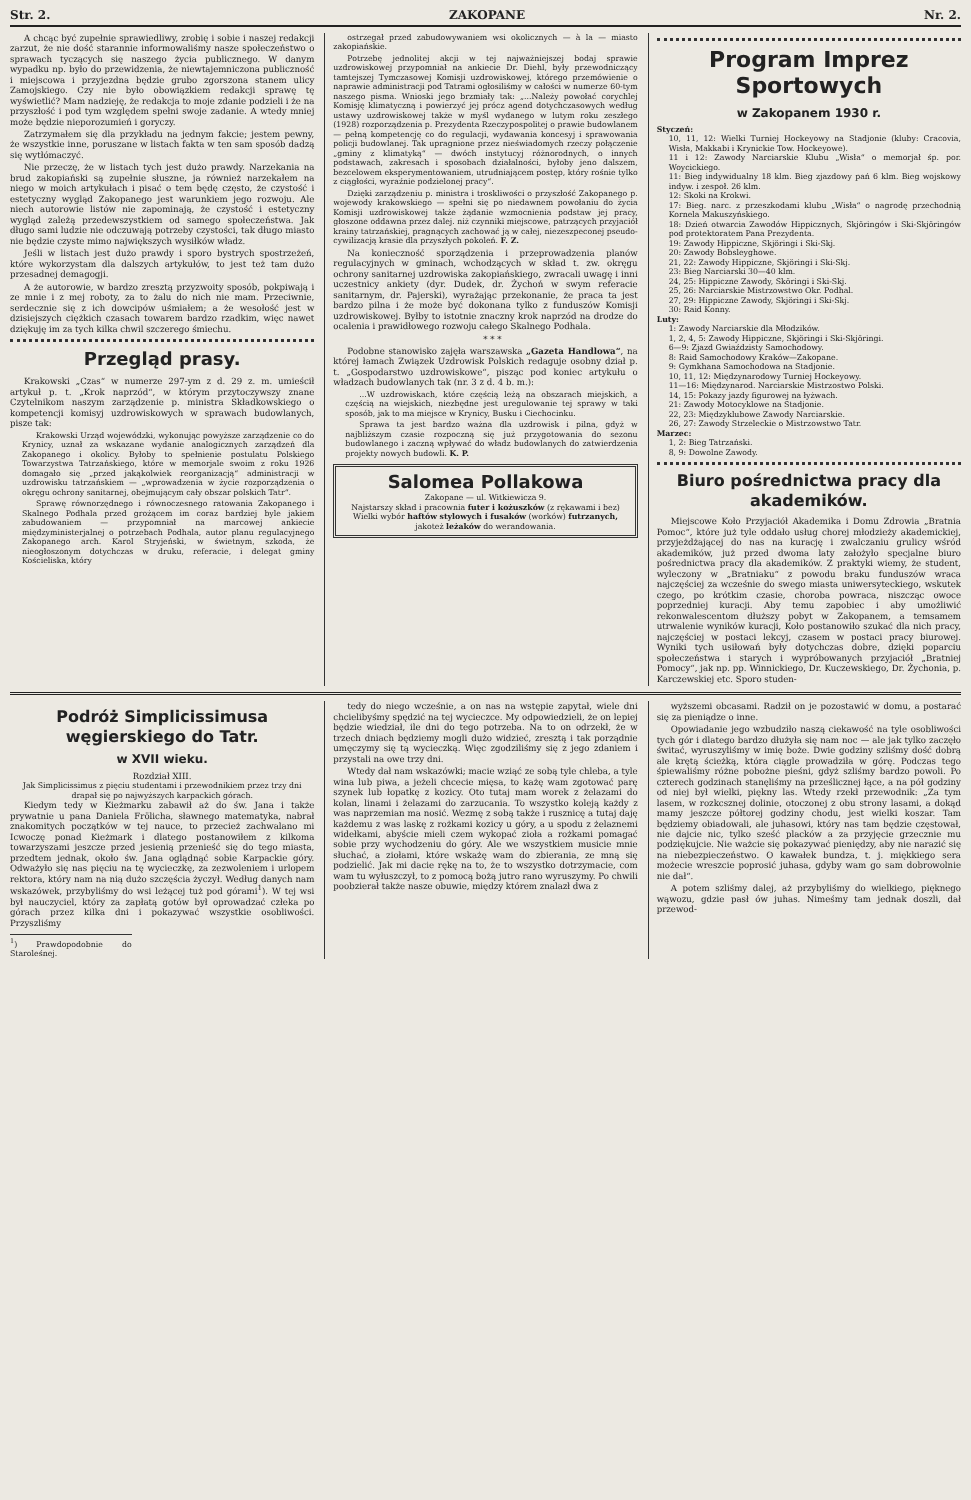Str. 2. ZAKOPANE Nr. 2.
A chcąc być zupełnie sprawiedliwy, zrobię i sobie i naszej redakcji zarzut, że nie dość starannie informowaliśmy nasze społeczeństwo o sprawach tyczących się naszego życia publicznego. W danym wypadku np. było do przewidzenia, że niewtajemniczona publiczność i miejscowa i przyjezdna będzie grubo zgorszona stanem ulicy Zamojskiego. Czy nie było obowiązkiem redakcji sprawę tę wyświetlić? Mam nadzieję, że redakcja to moje zdanie podzieli i że na przyszłość i pod tym względem spełni swoje zadanie. A wtedy mniej może będzie nieporozumień i goryczy.
Zatrzymałem się dla przykładu na jednym fakcie; jestem pewny, że wszystkie inne, poruszane w listach fakta w ten sam sposób dadzą się wytłómaczyć.
Nie przeczę, że w listach tych jest dużo prawdy. Narzekania na brud zakopiański są zupełnie słuszne, ja również narzekałem na niego w moich artykułach i pisać o tem będę często, że czystość i estetyczny wygląd Zakopanego jest warunkiem jego rozwoju. Ale niech autorowie listów nie zapominają, że czystość i estetyczny wygląd zależą przedewszystkiem od samego społeczeństwa. Jak długo sami ludzie nie odczuwają potrzeby czystości, tak długo miasto nie będzie czyste mimo największych wysiłków władz.
Jeśli w listach jest dużo prawdy i sporo bystrych spostrzeżeń, które wykorzystam dla dalszych artykułów, to jest też tam dużo przesadnej demagogji.
A że autorowie, w bardzo zresztą przyzwoity sposób, pokpiwają i ze mnie i z mej roboty, za to żalu do nich nie mam. Przeciwnie, serdecznie się z ich dowcipów uśmiałem; a że wesołość jest w dzisiejszych ciężkich czasach towarem bardzo rzadkim, więc nawet dziękuję im za tych kilka chwil szczerego śmiechu.
Przegląd prasy.
Krakowski „Czas“ w numerze 297-ym z d. 29 z. m. umieścił artykuł p. t. „Krok naprzód“, w którym przytoczywszy znane Czytelnikom naszym zarządzenie p. ministra Składkowskiego o kompetencji komisyj uzdrowiskowych w sprawach budowlanych, pisze tak:
Krakowski Urząd wojewódzki, wykonując powyższe zarządzenie co do Krynicy, uznał za wskazane wydanie analogicznych zarządzeń dla Zakopanego i okolicy. Byłoby to spełnienie postulatu Polskiego Towarzystwa Tatrzańskiego, które w memorjale swoim z roku 1926 domagało się „przed jakąkolwiek reorganizacją“ administracji w uzdrowisku tatrzańskiem — „wprowadzenia w życie rozporządzenia o okręgu ochrony sanitarnej, obejmującym cały obszar polskich Tatr“.
Sprawę równorzędnego i równoczesnego ratowania Zakopanego i Skalnego Podhala przed grożącem im coraz bardziej byle jakiem zabudowaniem — przypomniał na marcowej ankiecie międzyministerjalnej o potrzebach Podhala, autor planu regulacyjnego Zakopanego arch. Karol Stryjeński, w świetnym, szkoda, że nieogłoszonym dotychczas w druku, referacie, i delegat gminy Kościeliska, który
ostrzegał przed zabudowywaniem wsi okolicznych — à la — miasto zakopiańskie.
Potrzebę jednolitej akcji w tej najważniejszej bodaj sprawie uzdrowiskowej przypomniał na ankiecie Dr. Diehl, były przewodniczący tamtejszej Tymczasowej Komisji uzdrowiskowej, którego przemówienie o naprawie administracji pod Tatrami ogłosiliśmy w całości w numerze 60-tym naszego pisma. Wnioski jego brzmiały tak: „...Należy powołać corychlej Komisję klimatyczną i powierzyć jej prócz agend dotychczasowych według ustawy uzdrowiskowej także w myśl wydanego w lutym roku zeszłego (1928) rozporządzenia p. Prezydenta Rzeczypospolitej o prawie budowlanem — pełną kompetencję co do regulacji, wydawania koncesyj i sprawowania policji budowlanej. Tak upragnione przez nieświadomych rzeczy połączenie „gminy z klimatyką“ — dwóch instytucyj różnorodnych, o innych podstawach, zakresach i sposobach działalności, byłoby jeno dalszem, bezcelowem eksperymentowaniem, utrudniającem postęp, który rośnie tylko z ciągłości, wyraźnie podzielonej pracy“.
Dzięki zarządzeniu p. ministra i troskliwości o przyszłość Zakopanego p. wojewody krakowskiego — spełni się po niedawnem powołaniu do życia Komisji uzdrowiskowej także żądanie wzmocnienia podstaw jej pracy, głoszone oddawna przez dalej. niż czynniki miejscowe, patrzących przyjaciół krainy tatrzańskiej, pragnących zachować ją w całej, niezeszpeconej pseudo-cywilizacją krasie dla przyszłych pokoleń. F. Z.
Na konieczność sporządzenia i przeprowadzenia planów regulacyjnych w gminach, wchodzących w skład t. zw. okręgu ochrony sanitarnej uzdrowiska zakopiańskiego, zwracali uwagę i inni uczestnicy ankiety (dyr. Dudek, dr. Żychoń w swym referacie sanitarnym, dr. Pajerski), wyrażając przekonanie, że praca ta jest bardzo pilna i że może być dokonana tylko z funduszów Komisji uzdrowiskowej. Byłby to istotnie znaczny krok naprzód na drodze do ocalenia i prawidłowego rozwoju całego Skalnego Podhala.
* * *
Podobne stanowisko zajęła warszawska „Gazeta Handlowa“, na której łamach Związek Uzdrowisk Polskich redaguje osobny dział p. t. „Gospodarstwo uzdrowiskowe“, pisząc pod koniec artykułu o władzach budowlanych tak (nr. 3 z d. 4 b. m.):
...W uzdrowiskach, które częścią leżą na obszarach miejskich, a częścią na wiejskich, niezbędne jest uregulowanie tej sprawy w taki sposób, jak to ma miejsce w Krynicy, Busku i Ciechocinku.
Sprawa ta jest bardzo ważna dla uzdrowisk i pilna, gdyż w najbliższym czasie rozpoczną się już przygotowania do sezonu budowlanego i zaczną wpływać do władz budowlanych do zatwierdzenia projekty nowych budowli. K. P.
Salomea Pollakowa
Zakopane — ul. Witkiewicza 9.
Najstarszy skład i pracownia futer i kożuszków (z rękawami i bez)
Wielki wybór haftów stylowych i fusaków (worków) futrzanych, jakoteż leżaków do werandowania.
Program Imprez Sportowych
w Zakopanem 1930 r.
Styczeń:
10, 11, 12: Wielki Turniej Hockeyowy na Stadjonie (kluby: Cracovia, Wisła, Makkabi i Krynickie Tow. Hockeyowe).
11 i 12: Zawody Narciarskie Klubu „Wisła“ o memorjał śp. por. Woycickiego.
11: Bieg indywidualny 18 klm. Bieg zjazdowy pań 6 klm. Bieg wojskowy indyw. i zespoł. 26 klm.
12: Skoki na Krokwi.
17: Bieg. narc. z przeszkodami klubu „Wisła“ o nagrodę przechodnią Kornela Makuszyńskiego.
18: Dzień otwarcia Zawodów Hippicznych, Skjöringów i Ski-Skjöringów pod protektoratem Pana Prezydenta.
19: Zawody Hippiczne, Skjöringi i Ski-Skj.
20: Zawody Bobsleyghowe.
21, 22: Zawody Hippiczne, Skjöringi i Ski-Skj.
23: Bieg Narciarski 30—40 klm.
24, 25: Hippiczne Zawody, Sköringi i Ski-Skj.
25, 26: Narciarskie Mistrzowstwo Okr. Podhal.
27, 29: Hippiczne Zawody, Skjöringi i Ski-Skj.
30: Raid Konny.
Luty:
1: Zawody Narciarskie dla Młodzików.
1, 2, 4, 5: Zawody Hippiczne, Skjöringi i Ski-Skjöringi.
6—9: Zjazd Gwiaździsty Samochodowy.
8: Raid Samochodowy Kraków—Zakopane.
9: Gymkhana Samochodowa na Stadjonie.
10, 11, 12: Międzynarodowy Turniej Hockeyowy.
11—16: Międzynarod. Narciarskie Mistrzostwo Polski.
14, 15: Pokazy jazdy figurowej na łyżwach.
21: Zawody Motocyklowe na Stadjonie.
22, 23: Międzyklubowe Zawody Narciarskie.
26, 27: Zawody Strzeleckie o Mistrzowstwo Tatr.
Marzec:
1, 2: Bieg Tatrzański.
8, 9: Dowolne Zawody.
Biuro pośrednictwa pracy dla akademików.
Miejscowe Koło Przyjaciół Akademika i Domu Zdrowia „Bratnia Pomoc“, które już tyle oddało usług chorej młodzieży akademickiej, przyjeżdżającej do nas na kurację i zwalczaniu grulicy wśród akademików, już przed dwoma laty założyło specjalne biuro pośrednictwa pracy dla akademików. Z praktyki wiemy, że student, wyleczony w „Bratniaku“ z powodu braku funduszów wraca najczęściej za wcześnie do swego miasta uniwersyteckiego, wskutek czego, po krótkim czasie, choroba powraca, niszcząc owoce poprzedniej kuracji. Aby temu zapobiec i aby umożliwić rekonwalescentom dłuższy pobyt w Zakopanem, a temsamem utrwalenie wyników kuracji, Koło postanowiło szukać dla nich pracy, najczęściej w postaci lekcyj, czasem w postaci pracy biurowej. Wyniki tych usiłowań były dotychczas dobre, dzięki poparciu społeczeństwa i starych i wypróbowanych przyjaciół „Bratniej Pomocy“, jak np. pp. Winnickiego, Dr. Kuczewskiego, Dr. Żychonia, p. Karczewskiej etc. Sporo studen-
Podróż Simplicissimusa węgierskiego do Tatr.
w XVII wieku.
Rozdział XIII.
Jak Simplicissimus z pięciu studentami i przewodnikiem przez trzy dni drapał się po najwyższych karpackich górach.
Kiedym tedy w Kieżmarku zabawił aż do św. Jana i także prywatnie u pana Daniela Frölicha, sławnego matematyka, nabrał znakomitych początków w tej nauce, to przecież zachwalano mi Icwoczę ponad Kieżmark i dlatego postanowiłem z kilkoma towarzyszami jeszcze przed jesienią przenieść się do tego miasta, przedtem jednak, około św. Jana oglądnąć sobie Karpackie góry. Odważyło się nas pięciu na tę wycieczkę, za zezwoleniem i urlopem rektora, który nam na nią dużo szczęścia życzył. Według danych nam wskazówek, przybyliśmy do wsi leżącej tuż pod górami<sup>1</sup>). W tej wsi był nauczyciel, który za zapłatą gotów był oprowadzać człeka po górach przez kilka dni i pokazywać wszystkie osobliwości. Przyszliśmy
<sup>1</sup>) Prawdopodobnie do Staroleśnej.
tedy do niego wcześnie, a on nas na wstępie zapytał, wiele dni chcielibyśmy spędzić na tej wycieczce. My odpowiedzieli, że on lepiej będzie wiedział, ile dni do tego potrzeba. Na to on odrzekł, że w trzech dniach będziemy mogli dużo widzieć, zresztą i tak porządnie umęczymy się tą wycieczką. Więc zgodziliśmy się z jego zdaniem i przystali na owe trzy dni.
Wtedy dał nam wskazówki; macie wziąć ze sobą tyle chleba, a tyle wina lub piwa, a jeżeli chcecie mięsa, to każę wam zgotować parę szynek lub łopatkę z kozicy. Oto tutaj mam worek z żelazami do kolan, linami i żelazami do zarzucania. To wszystko koleją każdy z was naprzemian ma nosić. Wezmę z sobą także i rusznicę a tutaj daję każdemu z was laskę z rożkami kozicy u góry, a u spodu z żelaznemi widełkami, abyście mieli czem wykopać zioła a rożkami pomagać sobie przy wychodzeniu do góry. Ale we wszystkiem musicie mnie słuchać, a ziołami, które wskażę wam do zbierania, ze mną się podzielić. Jak mi dacie rękę na to, że to wszystko dotrzymacie, com wam tu wyłuszczył, to z pomocą bożą jutro rano wyruszymy. Po chwili poobzierał także nasze obuwie, między którem znalazł dwa z
wyższemi obcasami. Radził on je pozostawić w domu, a postarać się za pieniądze o inne.
Opowiadanie jego wzbudziło naszą ciekawość na tyle osobliwości tych gór i dlatego bardzo dłużyła się nam noc — ale jak tylko zaczęło świtać, wyruszyliśmy w imię boże. Dwie godziny szliśmy dość dobrą ale krętą ścieżką, która ciągle prowadziła w górę. Podczas tego śpiewaliśmy różne pobożne pieśni, gdyż szliśmy bardzo powoli. Po czterech godzinach stanęliśmy na prześlicznej łące, a na pół godziny od niej był wielki, piękny las. Wtedy rzekł przewodnik: „Za tym lasem, w rozkcsznej dolinie, otoczonej z obu strony lasami, a dokąd mamy jeszcze półtorej godziny chodu, jest wielki koszar. Tam będziemy obiadowali, ale juhasowi, który nas tam będzie częstował, nie dajcie nic, tylko sześć placków a za przyjęcie grzecznie mu podziękujcie. Nie ważcie się pokazywać pieniędzy, aby nie narazić się na niebezpieczeństwo. O kawałek bundza, t. j. miękkiego sera możecie wreszcie poprosić juhasa, gdyby wam go sam dobrowolnie nie dał“.
A potem szliśmy dalej, aż przybyliśmy do wielkiego, pięknego wąwozu, gdzie pasł ów juhas. Nimeśmy tam jednak doszli, dał przewod-